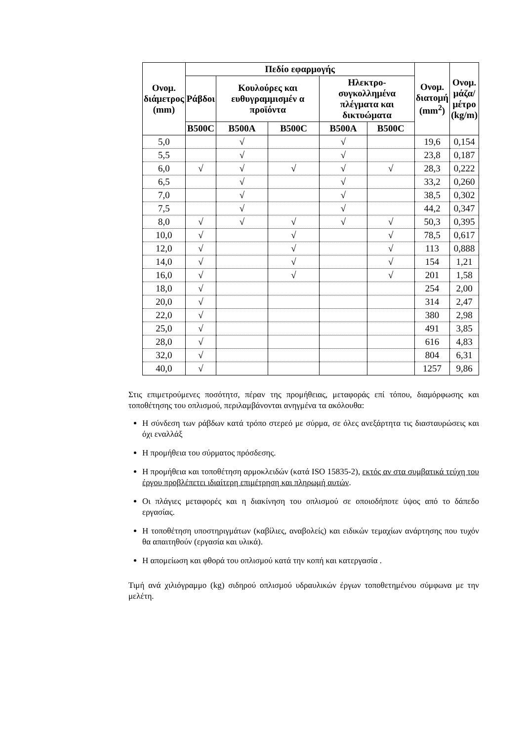| Ονομ. διάμετρος (mm) | Πεδίο εφαρμογής | | | | | Ονομ. διατομή (mm<sup>2</sup>) | Ονομ. μάζα/ μέτρο (kg/m) |
| --- | --- | --- | --- | --- | --- | --- | --- |
| | Ράβδοι | Κουλούρες και ευθυγραμμισμέν α προϊόντα | | Ηλεκτρο- συγκολλημένα πλέγματα και δικτυώματα | | | |
| | B500C | B500A | B500C | B500A | B500C | | |
| 5,0 | | √ | | √ | | 19,6 | 0,154 |
| 5,5 | | √ | | √ | | 23,8 | 0,187 |
| 6,0 | √ | √ | √ | √ | √ | 28,3 | 0,222 |
| 6,5 | | √ | | √ | | 33,2 | 0,260 |
| 7,0 | | √ | | √ | | 38,5 | 0,302 |
| 7,5 | | √ | | √ | | 44,2 | 0,347 |
| 8,0 | √ | √ | √ | √ | √ | 50,3 | 0,395 |
| 10,0 | √ | | √ | | √ | 78,5 | 0,617 |
| 12,0 | √ | | √ | | √ | 113 | 0,888 |
| 14,0 | √ | | √ | | √ | 154 | 1,21 |
| 16,0 | √ | | √ | | √ | 201 | 1,58 |
| 18,0 | √ | | | | | 254 | 2,00 |
| 20,0 | √ | | | | | 314 | 2,47 |
| 22,0 | √ | | | | | 380 | 2,98 |
| 25,0 | √ | | | | | 491 | 3,85 |
| 28,0 | √ | | | | | 616 | 4,83 |
| 32,0 | √ | | | | | 804 | 6,31 |
| 40,0 | √ | | | | | 1257 | 9,86 |
Στις επιμετρούμενες ποσότητσ, πέραν της προμήθειας, μεταφοράς επί τόπου, διαμόρφωσης και τοποθέτησης του οπλισμού, περιλαμβάνονται ανηγμένα τα ακόλουθα:
Η σύνδεση των ράβδων κατά τρόπο στερεό με σύρμα, σε όλες ανεξάρτητα τις διασταυρώσεις και όχι εναλλάξ
Η προμήθεια του σύρματος πρόσδεσης.
Η προμήθεια και τοποθέτηση αρμοκλειδών (κατά ISO 15835-2), εκτός αν στα συμβατικά τεύχη του έργου προβλέπετει ιδιαίτερη επιμέτρηση και πληρωμή αυτών.
Οι πλάγιες μεταφορές και η διακίνηση του οπλισμού σε οποιοδήποτε ύψος από το δάπεδο εργασίας.
Η τοποθέτηση υποστηριγμάτων (καβίλιες, αναβολείς) και ειδικών τεμαχίων ανάρτησης που τυχόν θα απαιτηθούν (εργασία και υλικά).
Η απομείωση και φθορά του οπλισμού κατά την κοπή και κατεργασία .
Τιμή ανά χιλιόγραμμο (kg) σιδηρού οπλισμού υδραυλικών έργων τοποθετημένου σύμφωνα με την μελέτη.